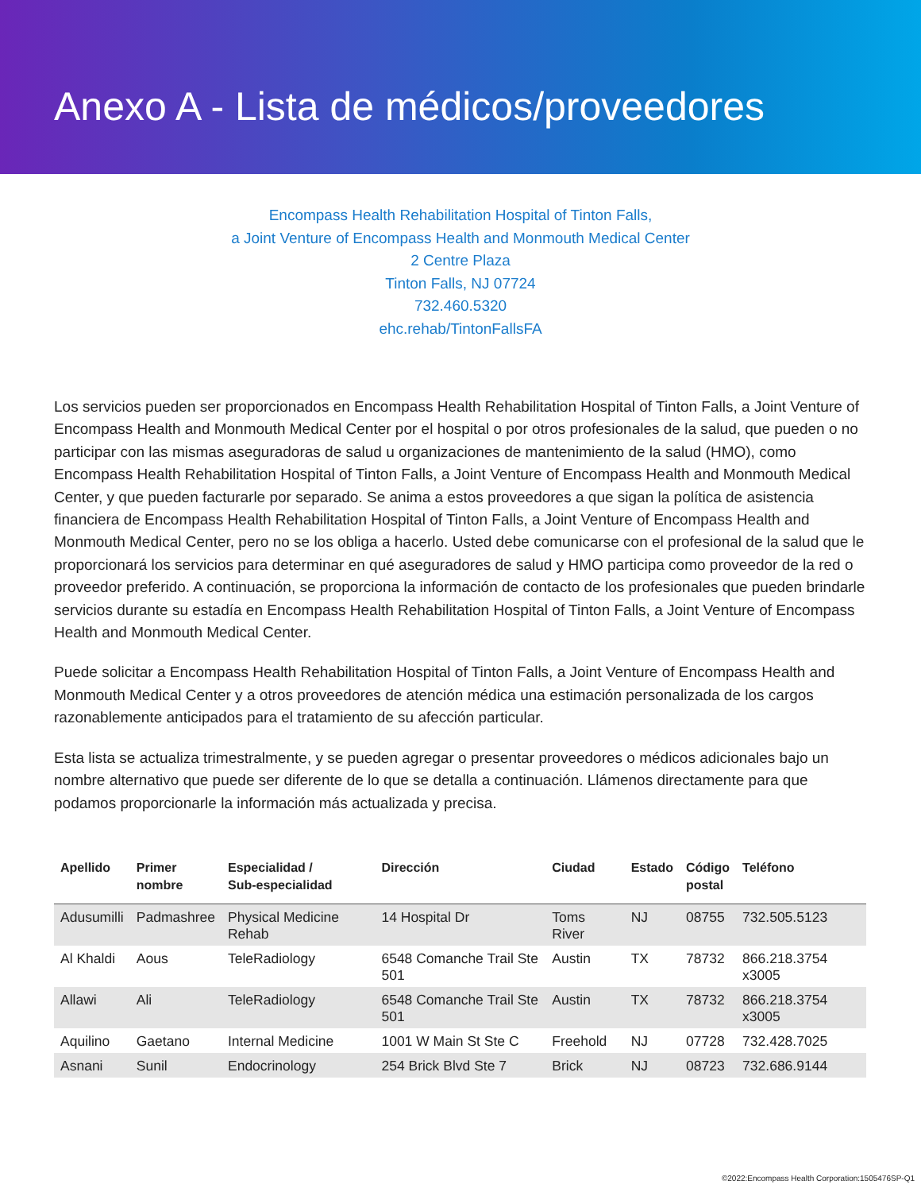Anexo A - Lista de médicos/proveedores
Encompass Health Rehabilitation Hospital of Tinton Falls,
a Joint Venture of Encompass Health and Monmouth Medical Center
2 Centre Plaza
Tinton Falls, NJ 07724
732.460.5320
ehc.rehab/TintonFallsFA
Los servicios pueden ser proporcionados en Encompass Health Rehabilitation Hospital of Tinton Falls, a Joint Venture of Encompass Health and Monmouth Medical Center por el hospital o por otros profesionales de la salud, que pueden o no participar con las mismas aseguradoras de salud u organizaciones de mantenimiento de la salud (HMO), como Encompass Health Rehabilitation Hospital of Tinton Falls, a Joint Venture of Encompass Health and Monmouth Medical Center, y que pueden facturarle por separado. Se anima a estos proveedores a que sigan la política de asistencia financiera de Encompass Health Rehabilitation Hospital of Tinton Falls, a Joint Venture of Encompass Health and Monmouth Medical Center, pero no se los obliga a hacerlo. Usted debe comunicarse con el profesional de la salud que le proporcionará los servicios para determinar en qué aseguradores de salud y HMO participa como proveedor de la red o proveedor preferido. A continuación, se proporciona la información de contacto de los profesionales que pueden brindarle servicios durante su estadía en Encompass Health Rehabilitation Hospital of Tinton Falls, a Joint Venture of Encompass Health and Monmouth Medical Center.
Puede solicitar a Encompass Health Rehabilitation Hospital of Tinton Falls, a Joint Venture of Encompass Health and Monmouth Medical Center y a otros proveedores de atención médica una estimación personalizada de los cargos razonablemente anticipados para el tratamiento de su afección particular.
Esta lista se actualiza trimestralmente, y se pueden agregar o presentar proveedores o médicos adicionales bajo un nombre alternativo que puede ser diferente de lo que se detalla a continuación. Llámenos directamente para que podamos proporcionarle la información más actualizada y precisa.
| Apellido | Primer nombre | Especialidad / Sub-especialidad | Dirección | Ciudad | Estado | Código postal | Teléfono |
| --- | --- | --- | --- | --- | --- | --- | --- |
| Adusumilli | Padmashree | Physical Medicine Rehab | 14 Hospital Dr | Toms River | NJ | 08755 | 732.505.5123 |
| Al Khaldi | Aous | TeleRadiology | 6548 Comanche Trail Ste 501 | Austin | TX | 78732 | 866.218.3754 x3005 |
| Allawi | Ali | TeleRadiology | 6548 Comanche Trail Ste 501 | Austin | TX | 78732 | 866.218.3754 x3005 |
| Aquilino | Gaetano | Internal Medicine | 1001 W Main St Ste C | Freehold | NJ | 07728 | 732.428.7025 |
| Asnani | Sunil | Endocrinology | 254 Brick Blvd Ste 7 | Brick | NJ | 08723 | 732.686.9144 |
©2022:Encompass Health Corporation:1505476SP-Q1